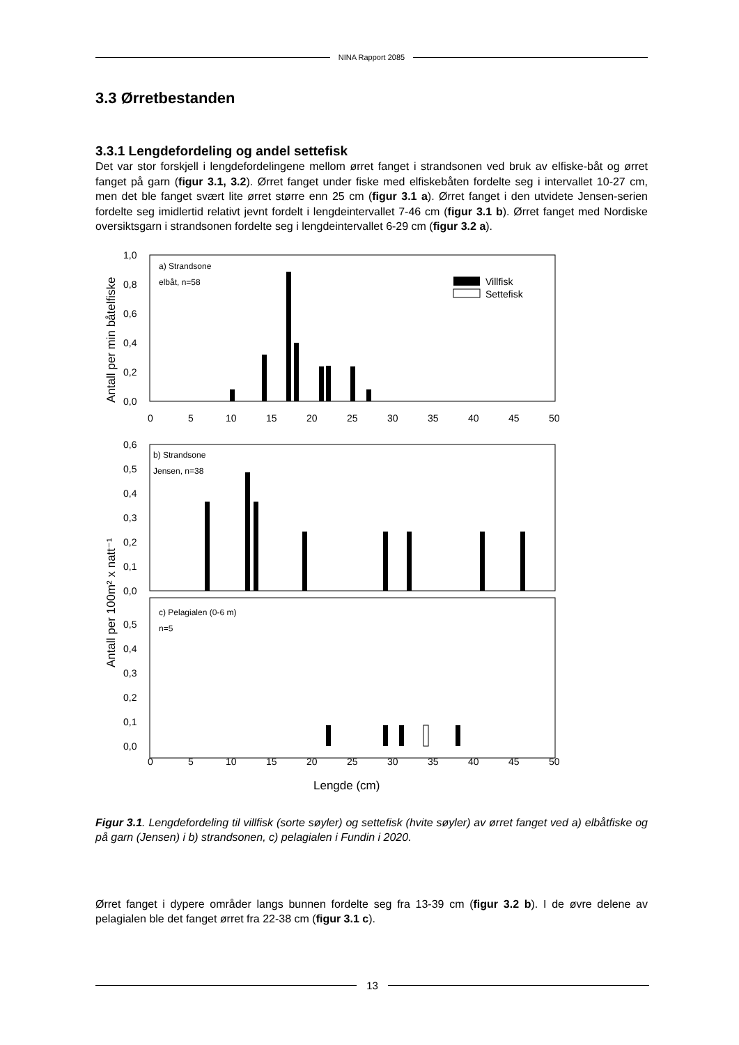NINA Rapport 2085
3.3 Ørretbestanden
3.3.1 Lengdefordeling og andel settefisk
Det var stor forskjell i lengdefordelingene mellom ørret fanget i strandsonen ved bruk av elfiske-båt og ørret fanget på garn (figur 3.1, 3.2). Ørret fanget under fiske med elfiskebåten fordelte seg i intervallet 10-27 cm, men det ble fanget svært lite ørret større enn 25 cm (figur 3.1 a). Ørret fanget i den utvidete Jensen-serien fordelte seg imidlertid relativt jevnt fordelt i lengdeintervallet 7-46 cm (figur 3.1 b). Ørret fanget med Nordiske oversiktsgarn i strandsonen fordelte seg i lengdeintervallet 6-29 cm (figur 3.2 a).
Antall per min båtelfiske
1,0
0,8
0,6
0,4
0,2
0,0
a) Strandsone
elbåt, n=58
Villfisk
Settefisk
0
5
10
15
20
25
30
35
40
45
50
0,6
0,5
0,4
0,3
0,2
0,1
0,0
b) Strandsone
Jensen, n=38
Antall per 100m² x natt⁻¹
0,5
0,4
0,3
0,2
0,1
0,0
c) Pelagialen (0-6 m)
n=5
0
5
10
15
20
25
30
35
40
45
50
Lengde (cm)
Figur 3.1. Lengdefordeling til villfisk (sorte søyler) og settefisk (hvite søyler) av ørret fanget ved a) elbåtfiske og på garn (Jensen) i b) strandsonen, c) pelagialen i Fundin i 2020.
Ørret fanget i dypere områder langs bunnen fordelte seg fra 13-39 cm (figur 3.2 b). I de øvre delene av pelagialen ble det fanget ørret fra 22-38 cm (figur 3.1 c).
13